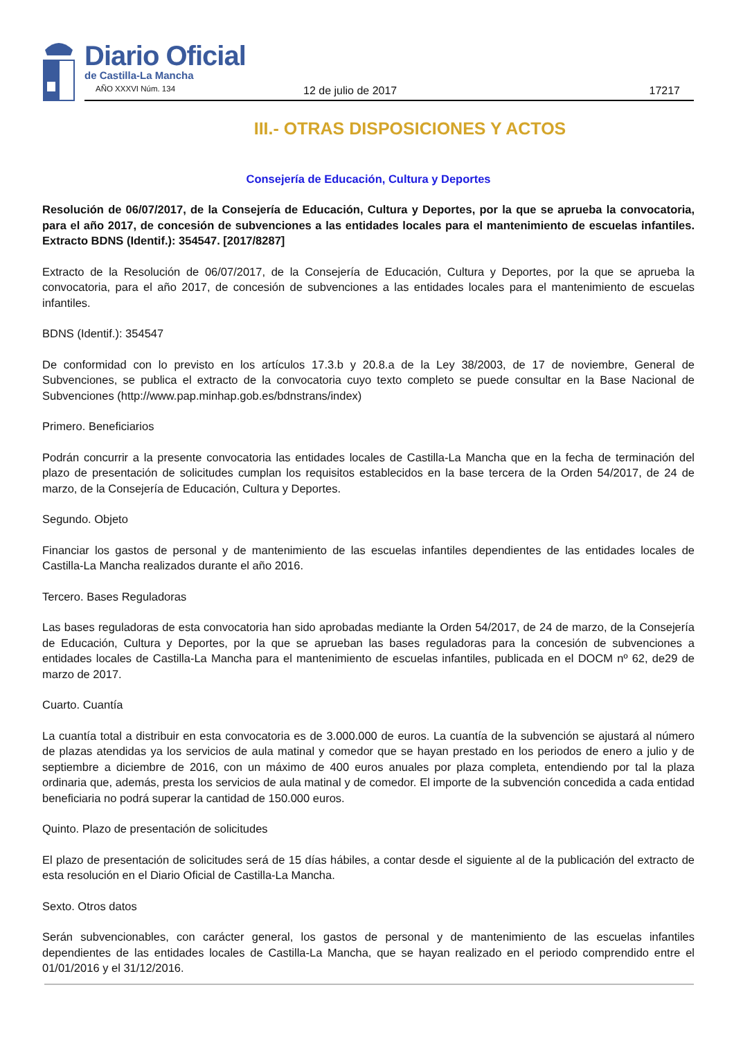Diario Oficial
de Castilla-La Mancha
AÑO XXXVI Núm. 134 12 de julio de 2017 17217
III.- OTRAS DISPOSICIONES Y ACTOS
Consejería de Educación, Cultura y Deportes
Resolución de 06/07/2017, de la Consejería de Educación, Cultura y Deportes, por la que se aprueba la convocatoria, para el año 2017, de concesión de subvenciones a las entidades locales para el mantenimiento de escuelas infantiles. Extracto BDNS (Identif.): 354547. [2017/8287]
Extracto de la Resolución de 06/07/2017, de la Consejería de Educación, Cultura y Deportes, por la que se aprueba la convocatoria, para el año 2017, de concesión de subvenciones a las entidades locales para el mantenimiento de escuelas infantiles.
BDNS (Identif.): 354547
De conformidad con lo previsto en los artículos 17.3.b y 20.8.a de la Ley 38/2003, de 17 de noviembre, General de Subvenciones, se publica el extracto de la convocatoria cuyo texto completo se puede consultar en la Base Nacional de Subvenciones (http://www.pap.minhap.gob.es/bdnstrans/index)
Primero. Beneficiarios
Podrán concurrir a la presente convocatoria las entidades locales de Castilla-La Mancha que en la fecha de terminación del plazo de presentación de solicitudes cumplan los requisitos establecidos en la base tercera de la Orden 54/2017, de 24 de marzo, de la Consejería de Educación, Cultura y Deportes.
Segundo. Objeto
Financiar los gastos de personal y de mantenimiento de las escuelas infantiles dependientes de las entidades locales de Castilla-La Mancha realizados durante el año 2016.
Tercero. Bases Reguladoras
Las bases reguladoras de esta convocatoria han sido aprobadas mediante la Orden 54/2017, de 24 de marzo, de la Consejería de Educación, Cultura y Deportes, por la que se aprueban las bases reguladoras para la concesión de subvenciones a entidades locales de Castilla-La Mancha para el mantenimiento de escuelas infantiles, publicada en el DOCM nº 62, de29 de marzo de 2017.
Cuarto. Cuantía
La cuantía total a distribuir en esta convocatoria es de 3.000.000 de euros. La cuantía de la subvención se ajustará al número de plazas atendidas ya los servicios de aula matinal y comedor que se hayan prestado en los periodos de enero a julio y de septiembre a diciembre de 2016, con un máximo de 400 euros anuales por plaza completa, entendiendo por tal la plaza ordinaria que, además, presta los servicios de aula matinal y de comedor. El importe de la subvención concedida a cada entidad beneficiaria no podrá superar la cantidad de 150.000 euros.
Quinto. Plazo de presentación de solicitudes
El plazo de presentación de solicitudes será de 15 días hábiles, a contar desde el siguiente al de la publicación del extracto de esta resolución en el Diario Oficial de Castilla-La Mancha.
Sexto. Otros datos
Serán subvencionables, con carácter general, los gastos de personal y de mantenimiento de las escuelas infantiles dependientes de las entidades locales de Castilla-La Mancha, que se hayan realizado en el periodo comprendido entre el 01/01/2016 y el 31/12/2016.